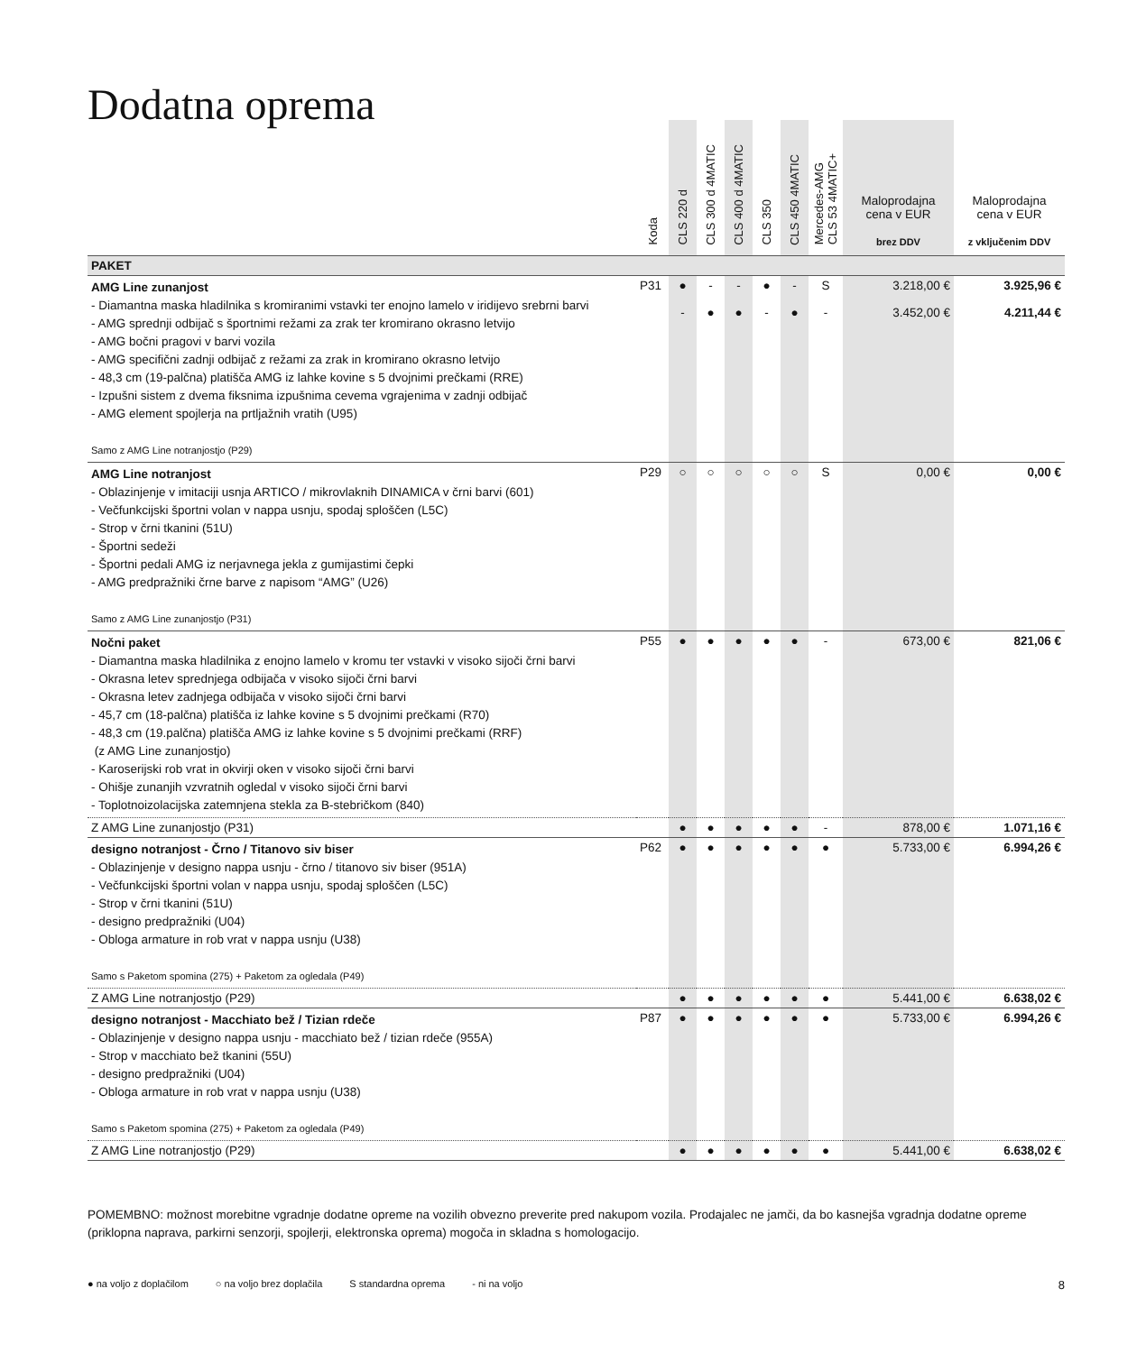Dodatna oprema
| | Koda | CLS 220 d | CLS 300 d 4MATIC | CLS 400 d 4MATIC | CLS 350 | CLS 450 4MATIC | Mercedes-AMG CLS 53 4MATIC+ | Maloprodajna cena v EUR brez DDV | Maloprodajna cena v EUR z vključenim DDV |
| --- | --- | --- | --- | --- | --- | --- | --- | --- | --- |
| PAKET | | | | | | | | | |
| AMG Line zunanjost - Diamantna maska hladilnika s kromiranimi vstavki ter enojno lamelo v iridijevo srebrni barvi - AMG sprednji odbijač s športnimi režami za zrak ter kromirano okrasno letvijo - AMG bočni pragovi v barvi vozila - AMG specifični zadnji odbijač z režami za zrak in kromirano okrasno letvijo - 48,3 cm (19-palčna) platišča AMG iz lahke kovine s 5 dvojnimi prečkami (RRE) - Izpušni sistem z dvema fiksnima izpušnima cevema vgrajenima v zadnji odbijač - AMG element spojlerja na prtljažnih vratih (U95) Samo z AMG Line notranjostjo (P29) | P31 | ● - | - ● | - ● | ● - | - ● | S - | 3.218,00 € 3.452,00 € | 3.925,96 € 4.211,44 € |
| AMG Line notranjost - Oblazinjenje v imitaciji usnja ARTICO / mikrovlaknih DINAMICA v črni barvi (601) - Večfunkcijski športni volan v nappa usnju, spodaj sploščen (L5C) - Strop v črni tkanini (51U) - Športni sedeži - Športni pedali AMG iz nerjavnega jekla z gumijastimi čepki - AMG predpražniki črne barve z napisom “AMG” (U26) Samo z AMG Line zunanjostjo (P31) | P29 | ○ | ○ | ○ | ○ | ○ | S | 0,00 € | 0,00 € |
| Nočni paket - Diamantna maska hladilnika z enojno lamelo v kromu ter vstavki v visoko sijoči črni barvi - Okrasna letev sprednjega odbijača v visoko sijoči črni barvi - Okrasna letev zadnjega odbijača v visoko sijoči črni barvi - 45,7 cm (18-palčna) platišča iz lahke kovine s 5 dvojnimi prečkami (R70) - 48,3 cm (19.palčna) platišča AMG iz lahke kovine s 5 dvojnimi prečkami (RRF) (z AMG Line zunanjostjo) - Karoserijski rob vrat in okvirji oken v visoko sijoči črni barvi - Ohišje zunanjih vzvratnih ogledal v visoko sijoči črni barvi - Toplotnoizolacijska zatemnjena stekla za B-stebričkom (840) | P55 | ● | ● | ● | ● | ● | - | 673,00 € | 821,06 € |
| Z AMG Line zunanjostjo (P31) | | ● | ● | ● | ● | ● | - | 878,00 € | 1.071,16 € |
| designo notranjost - Črno / Titanovo siv biser - Oblazinjenje v designo nappa usnju - črno / titanovo siv biser (951A) - Večfunkcijski športni volan v nappa usnju, spodaj sploščen (L5C) - Strop v črni tkanini (51U) - designo predpražniki (U04) - Obloga armature in rob vrat v nappa usnju (U38) Samo s Paketom spomina (275) + Paketom za ogledala (P49) | P62 | ● | ● | ● | ● | ● | ● | 5.733,00 € | 6.994,26 € |
| Z AMG Line notranjostjo (P29) | | ● | ● | ● | ● | ● | ● | 5.441,00 € | 6.638,02 € |
| designo notranjost - Macchiato bež / Tizian rdeče - Oblazinjenje v designo nappa usnju - macchiato bež / tizian rdeče (955A) - Strop v macchiato bež tkanini (55U) - designo predpražniki (U04) - Obloga armature in rob vrat v nappa usnju (U38) Samo s Paketom spomina (275) + Paketom za ogledala (P49) | P87 | ● | ● | ● | ● | ● | ● | 5.733,00 € | 6.994,26 € |
| Z AMG Line notranjostjo (P29) | | ● | ● | ● | ● | ● | ● | 5.441,00 € | 6.638,02 € |
POMEMBNO: možnost morebitne vgradnje dodatne opreme na vozilih obvezno preverite pred nakupom vozila. Prodajalec ne jamči, da bo kasnejša vgradnja dodatne opreme (priklopna naprava, parkirni senzorji, spojlerji, elektronska oprema) mogoča in skladna s homologacijo.
● na voljo z doplačilom ○ na voljo brez doplačila S standardna oprema - ni na voljo 8